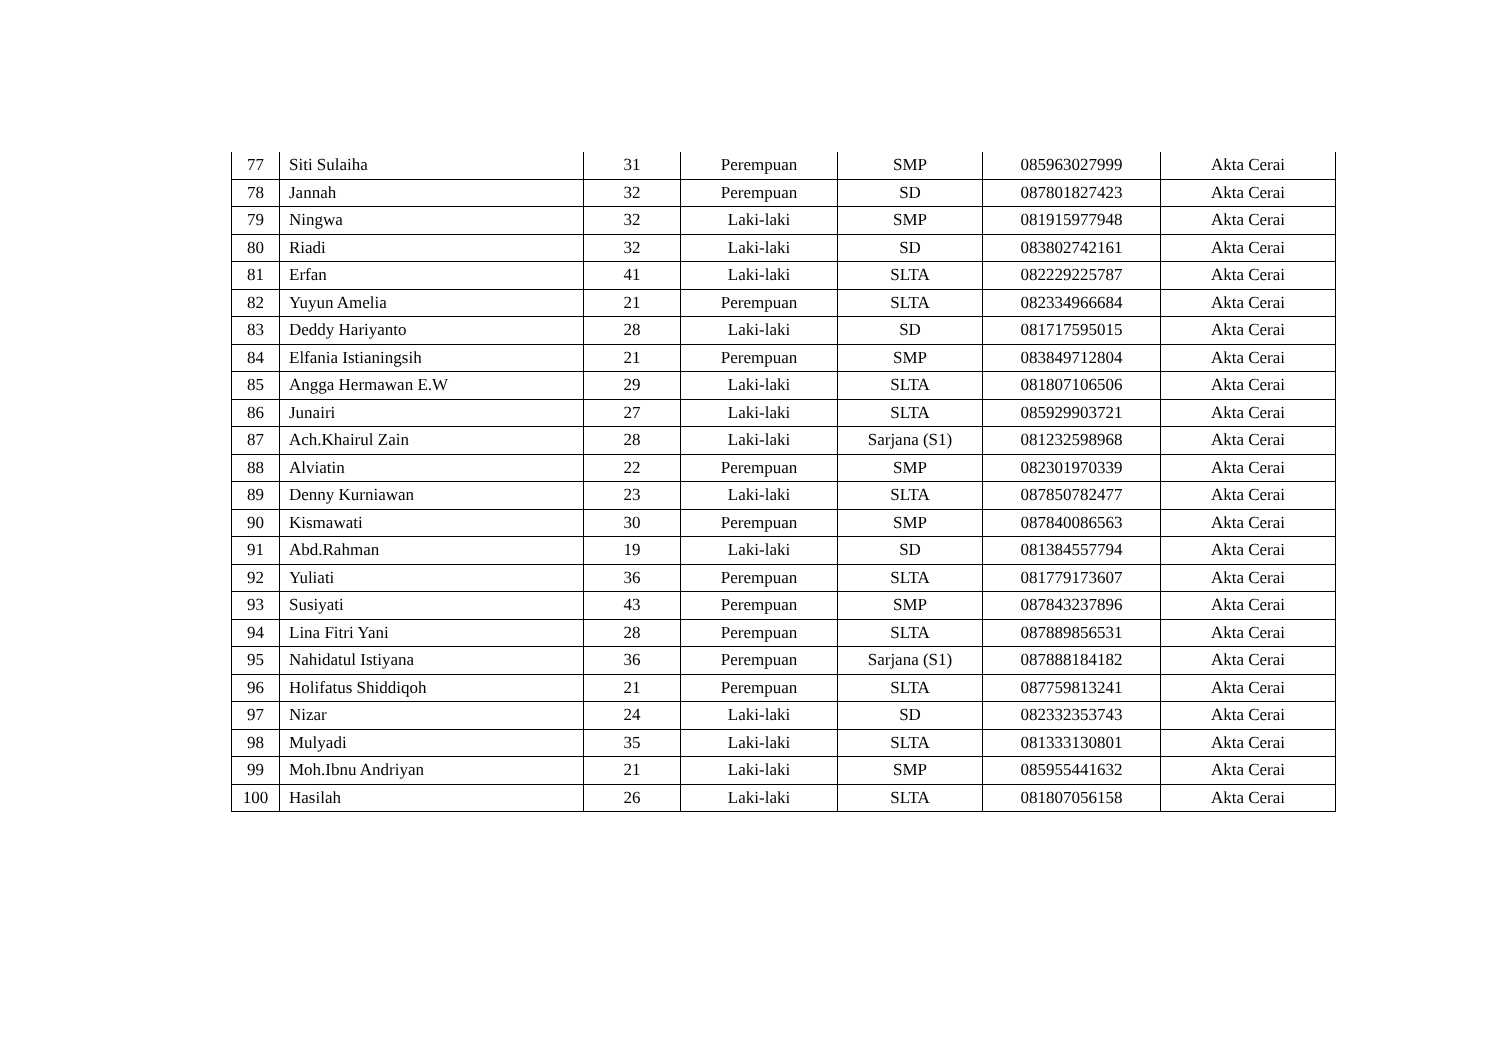| 77 | Siti Sulaiha | 31 | Perempuan | SMP | 085963027999 | Akta Cerai |
| 78 | Jannah | 32 | Perempuan | SD | 087801827423 | Akta Cerai |
| 79 | Ningwa | 32 | Laki-laki | SMP | 081915977948 | Akta Cerai |
| 80 | Riadi | 32 | Laki-laki | SD | 083802742161 | Akta Cerai |
| 81 | Erfan | 41 | Laki-laki | SLTA | 082229225787 | Akta Cerai |
| 82 | Yuyun Amelia | 21 | Perempuan | SLTA | 082334966684 | Akta Cerai |
| 83 | Deddy Hariyanto | 28 | Laki-laki | SD | 081717595015 | Akta Cerai |
| 84 | Elfania Istianingsih | 21 | Perempuan | SMP | 083849712804 | Akta Cerai |
| 85 | Angga Hermawan E.W | 29 | Laki-laki | SLTA | 081807106506 | Akta Cerai |
| 86 | Junairi | 27 | Laki-laki | SLTA | 085929903721 | Akta Cerai |
| 87 | Ach.Khairul Zain | 28 | Laki-laki | Sarjana (S1) | 081232598968 | Akta Cerai |
| 88 | Alviatin | 22 | Perempuan | SMP | 082301970339 | Akta Cerai |
| 89 | Denny Kurniawan | 23 | Laki-laki | SLTA | 087850782477 | Akta Cerai |
| 90 | Kismawati | 30 | Perempuan | SMP | 087840086563 | Akta Cerai |
| 91 | Abd.Rahman | 19 | Laki-laki | SD | 081384557794 | Akta Cerai |
| 92 | Yuliati | 36 | Perempuan | SLTA | 081779173607 | Akta Cerai |
| 93 | Susiyati | 43 | Perempuan | SMP | 087843237896 | Akta Cerai |
| 94 | Lina Fitri Yani | 28 | Perempuan | SLTA | 087889856531 | Akta Cerai |
| 95 | Nahidatul Istiyana | 36 | Perempuan | Sarjana (S1) | 087888184182 | Akta Cerai |
| 96 | Holifatus Shiddiqoh | 21 | Perempuan | SLTA | 087759813241 | Akta Cerai |
| 97 | Nizar | 24 | Laki-laki | SD | 082332353743 | Akta Cerai |
| 98 | Mulyadi | 35 | Laki-laki | SLTA | 081333130801 | Akta Cerai |
| 99 | Moh.Ibnu Andriyan | 21 | Laki-laki | SMP | 085955441632 | Akta Cerai |
| 100 | Hasilah | 26 | Laki-laki | SLTA | 081807056158 | Akta Cerai |